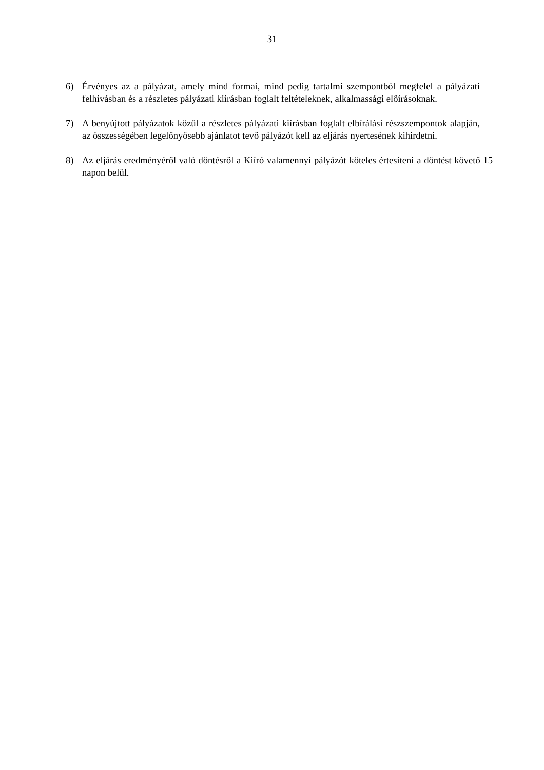31
6) Érvényes az a pályázat, amely mind formai, mind pedig tartalmi szempontból megfelel a pályázati felhívásban és a részletes pályázati kiírásban foglalt feltételeknek, alkalmassági előírásoknak.
7) A benyújtott pályázatok közül a részletes pályázati kiírásban foglalt elbírálási részszempontok alapján, az összességében legelőnyösebb ajánlatot tevő pályázót kell az eljárás nyertesének kihirdetni.
8) Az eljárás eredményéről való döntésről a Kiíró valamennyi pályázót köteles értesíteni a döntést követő 15 napon belül.